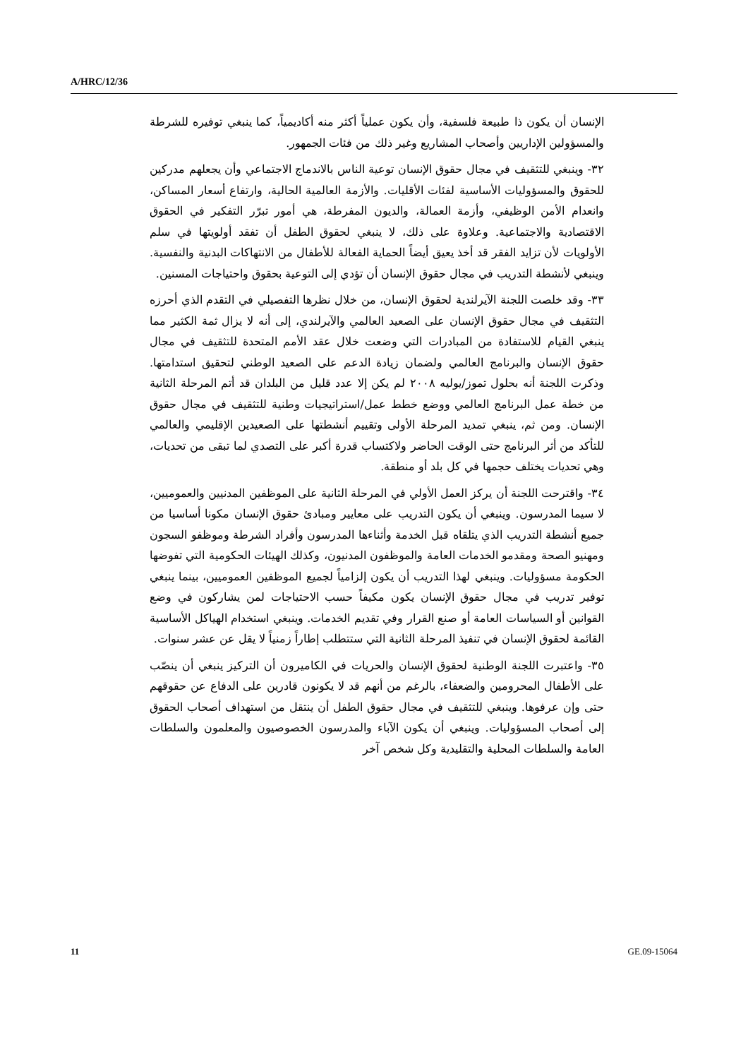A/HRC/12/36
الإنسان أن يكون ذا طبيعة فلسفية، وأن يكون عملياً أكثر منه أكاديمياً، كما ينبغي توفيره للشرطة والمسؤولين الإداريين وأصحاب المشاريع وغير ذلك من فئات الجمهور.
٣٢- وينبغي للتثقيف في مجال حقوق الإنسان توعية الناس بالاندماج الاجتماعي وأن يجعلهم مدركين للحقوق والمسؤوليات الأساسية لفئات الأقليات. والأزمة العالمية الحالية، وارتفاع أسعار المساكن، وانعدام الأمن الوظيفي، وأزمة العمالة، والديون المفرطة، هي أمور تبرّر التفكير في الحقوق الاقتصادية والاجتماعية. وعلاوة على ذلك، لا ينبغي لحقوق الطفل أن تفقد أولويتها في سلم الأولويات لأن تزايد الفقر قد أخذ يعيق أيضاً الحماية الفعالة للأطفال من الانتهاكات البدنية والنفسية. وينبغي لأنشطة التدريب في مجال حقوق الإنسان أن تؤدي إلى التوعية بحقوق واحتياجات المسنين.
٣٣- وقد خلصت اللجنة الآيرلندية لحقوق الإنسان، من خلال نظرها التفصيلي في التقدم الذي أحرزه التثقيف في مجال حقوق الإنسان على الصعيد العالمي والآيرلندي، إلى أنه لا يزال ثمة الكثير مما ينبغي القيام للاستفادة من المبادرات التي وضعت خلال عقد الأمم المتحدة للتثقيف في مجال حقوق الإنسان والبرنامج العالمي ولضمان زيادة الدعم على الصعيد الوطني لتحقيق استدامتها. وذكرت اللجنة أنه بحلول تموز/يوليه ٢٠٠٨ لم يكن إلا عدد قليل من البلدان قد أتم المرحلة الثانية من خطة عمل البرنامج العالمي ووضع خطط عمل/استراتيجيات وطنية للتثقيف في مجال حقوق الإنسان. ومن ثم، ينبغي تمديد المرحلة الأولى وتقييم أنشطتها على الصعيدين الإقليمي والعالمي للتأكد من أثر البرنامج حتى الوقت الحاضر ولاكتساب قدرة أكبر على التصدي لما تبقى من تحديات، وهي تحديات يختلف حجمها في كل بلد أو منطقة.
٣٤- واقترحت اللجنة أن يركز العمل الأولي في المرحلة الثانية على الموظفين المدنيين والعموميين، لا سيما المدرسون. وينبغي أن يكون التدريب على معايير ومبادئ حقوق الإنسان مكونا أساسيا من جميع أنشطة التدريب الذي يتلقاه قبل الخدمة وأثناءها المدرسون وأفراد الشرطة وموظفو السجون ومهنيو الصحة ومقدمو الخدمات العامة والموظفون المدنيون، وكذلك الهيئات الحكومية التي تفوضها الحكومة مسؤوليات. وينبغي لهذا التدريب أن يكون إلزامياً لجميع الموظفين العموميين، بينما ينبغي توفير تدريب في مجال حقوق الإنسان يكون مكيفاً حسب الاحتياجات لمن يشاركون في وضع القوانين أو السياسات العامة أو صنع القرار وفي تقديم الخدمات. وينبغي استخدام الهياكل الأساسية القائمة لحقوق الإنسان في تنفيذ المرحلة الثانية التي ستتطلب إطاراً زمنياً لا يقل عن عشر سنوات.
٣٥- واعتبرت اللجنة الوطنية لحقوق الإنسان والحريات في الكاميرون أن التركيز ينبغي أن ينصّب على الأطفال المحرومين والضعفاء، بالرغم من أنهم قد لا يكونون قادرين على الدفاع عن حقوقهم حتى وإن عرفوها. وينبغي للتثقيف في مجال حقوق الطفل أن ينتقل من استهداف أصحاب الحقوق إلى أصحاب المسؤوليات. وينبغي أن يكون الآباء والمدرسون الخصوصيون والمعلمون والسلطات العامة والسلطات المحلية والتقليدية وكل شخص آخر
11 GE.09-15064